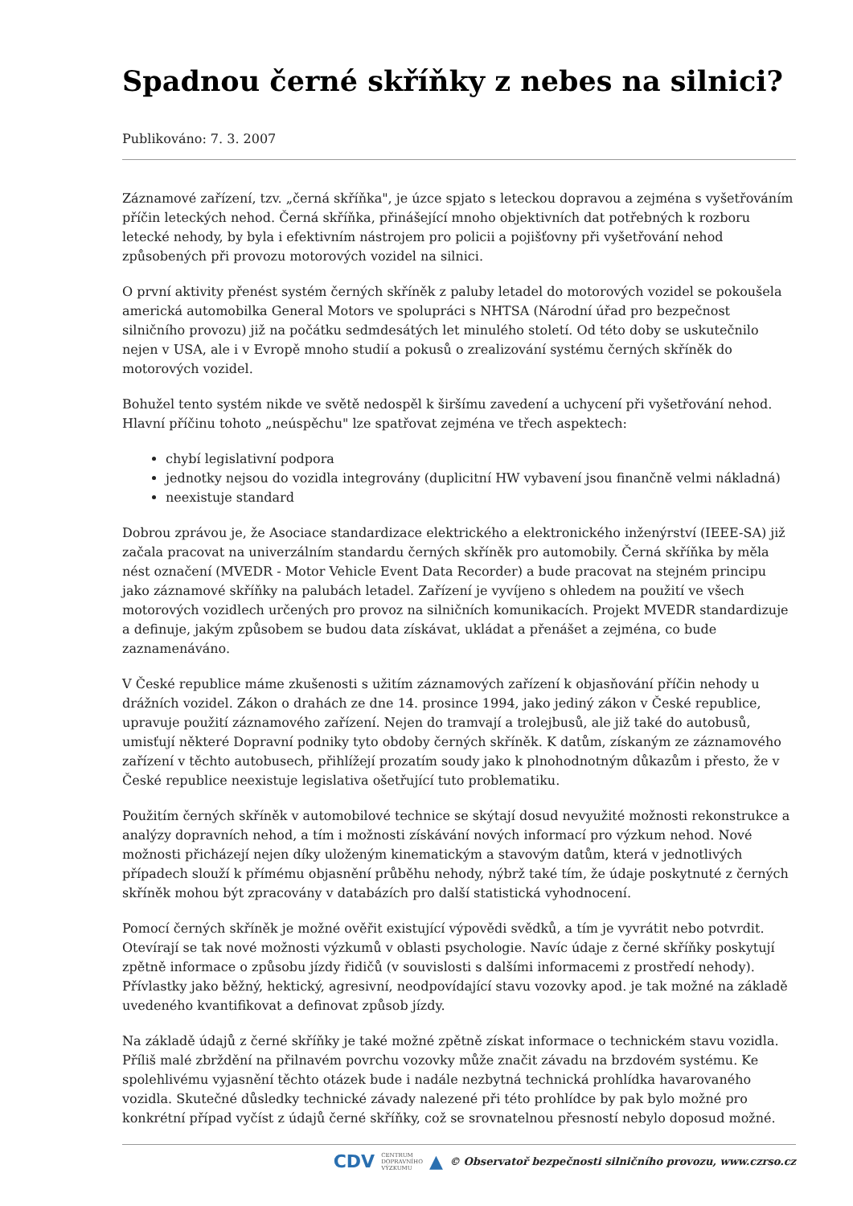Spadnou černé skříňky z nebes na silnici?
Publikováno: 7. 3. 2007
Záznamové zařízení, tzv. „černá skříňka", je úzce spjato s leteckou dopravou a zejména s vyšetřováním příčin leteckých nehod. Černá skříňka, přinášející mnoho objektivních dat potřebných k rozboru letecké nehody, by byla i efektivním nástrojem pro policii a pojišťovny při vyšetřování nehod způsobených při provozu motorových vozidel na silnici.
O první aktivity přenést systém černých skříněk z paluby letadel do motorových vozidel se pokoušela americká automobilka General Motors ve spolupráci s NHTSA (Národní úřad pro bezpečnost silničního provozu) již na počátku sedmdesátých let minulého století. Od této doby se uskutečnilo nejen v USA, ale i v Evropě mnoho studií a pokusů o zrealizování systému černých skříněk do motorových vozidel.
Bohužel tento systém nikde ve světě nedospěl k širšímu zavedení a uchycení při vyšetřování nehod. Hlavní příčinu tohoto „neúspěchu" lze spatřovat zejména ve třech aspektech:
chybí legislativní podpora
jednotky nejsou do vozidla integrovány (duplicitní HW vybavení jsou finančně velmi nákladná)
neexistuje standard
Dobrou zprávou je, že Asociace standardizace elektrického a elektronického inženýrství (IEEE-SA) již začala pracovat na univerzálním standardu černých skříněk pro automobily. Černá skříňka by měla nést označení (MVEDR - Motor Vehicle Event Data Recorder) a bude pracovat na stejném principu jako záznamové skříňky na palubách letadel. Zařízení je vyvíjeno s ohledem na použití ve všech motorových vozidlech určených pro provoz na silničních komunikacích. Projekt MVEDR standardizuje a definuje, jakým způsobem se budou data získávat, ukládat a přenášet a zejména, co bude zaznamenáváno.
V České republice máme zkušenosti s užitím záznamových zařízení k objasňování příčin nehody u drážních vozidel. Zákon o drahách ze dne 14. prosince 1994, jako jediný zákon v České republice, upravuje použití záznamového zařízení. Nejen do tramvají a trolejbusů, ale již také do autobusů, umisťují některé Dopravní podniky tyto obdoby černých skříněk. K datům, získaným ze záznamového zařízení v těchto autobusech, přihlížejí prozatím soudy jako k plnohodnotným důkazům i přesto, že v České republice neexistuje legislativa ošetřující tuto problematiku.
Použitím černých skříněk v automobilové technice se skýtají dosud nevyužité možnosti rekonstrukce a analýzy dopravních nehod, a tím i možnosti získávání nových informací pro výzkum nehod. Nové možnosti přicházejí nejen díky uloženým kinematickým a stavovým datům, která v jednotlivých případech slouží k přímému objasnění průběhu nehody, nýbrž také tím, že údaje poskytnuté z černých skříněk mohou být zpracovány v databázích pro další statistická vyhodnocení.
Pomocí černých skříněk je možné ověřit existující výpovědi svědků, a tím je vyvrátit nebo potvrdit. Otevírají se tak nové možnosti výzkumů v oblasti psychologie. Navíc údaje z černé skříňky poskytují zpětně informace o způsobu jízdy řidičů (v souvislosti s dalšími informacemi z prostředí nehody). Přívlastky jako běžný, hektický, agresivní, neodpovídající stavu vozovky apod. je tak možné na základě uvedeného kvantifikovat a definovat způsob jízdy.
Na základě údajů z černé skříňky je také možné zpětně získat informace o technickém stavu vozidla. Příliš malé zbrždění na přilnavém povrchu vozovky může značit závadu na brzdovém systému. Ke spolehlivému vyjasnění těchto otázek bude i nadále nezbytná technická prohlídka havarovaného vozidla. Skutečné důsledky technické závady nalezené při této prohlídce by pak bylo možné pro konkrétní případ vyčíst z údajů černé skříňky, což se srovnatelnou přesností nebylo doposud možné.
CDV CENTRUM
DOPRAVNÍHO
VÝZKUMU ▲ © Observatoř bezpečnosti silničního provozu, www.czrso.cz